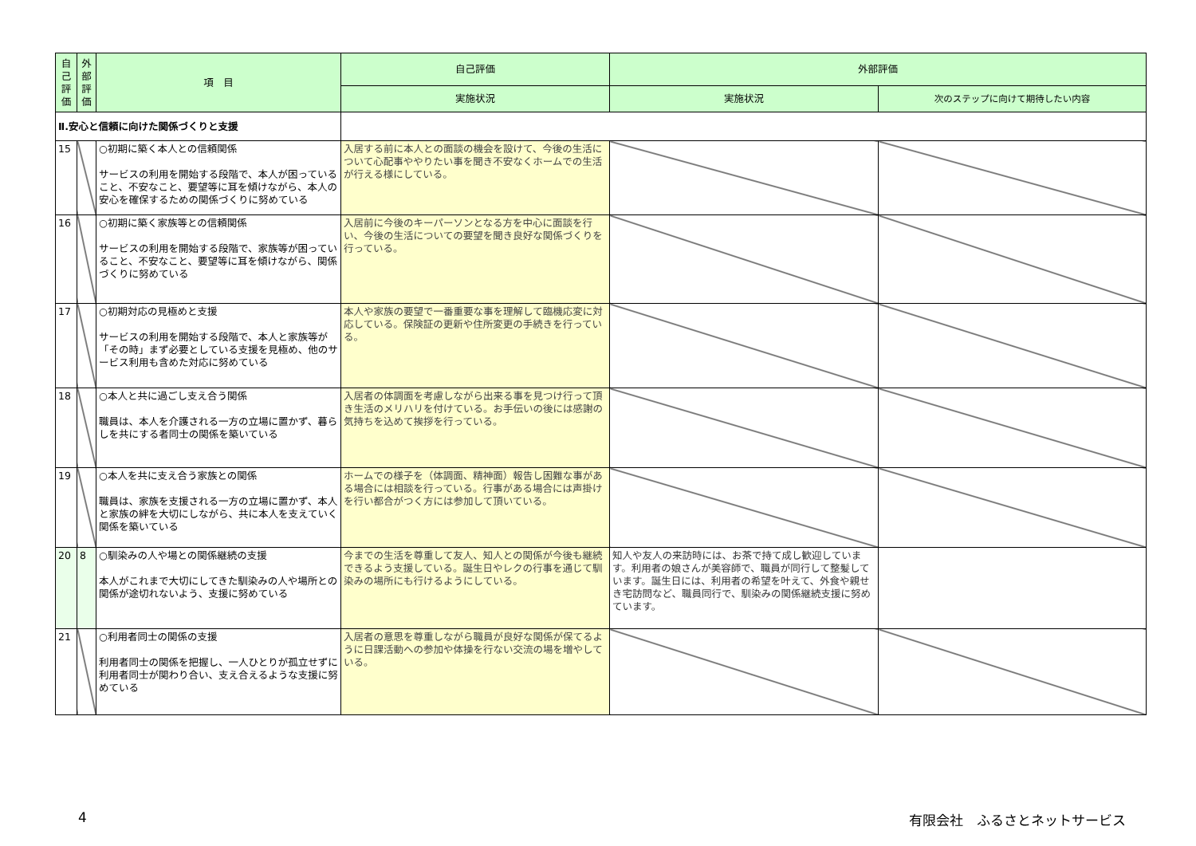| 自己評価 | 外部評価 | 項 目 | 自己評価 | 外部評価 | |
| --- | --- | --- | --- | --- | --- |
| | | | 実施状況 | 実施状況 | 次のステップに向けて期待したい内容 |
| Ⅱ.安心と信頼に向けた関係づくりと支援 | | | | | |
| 15 | | ○初期に築く本人との信頼関係 サービスの利用を開始する段階で、本人が困っていること、不安なこと、要望等に耳を傾けながら、本人の安心を確保するための関係づくりに努めている | 入居する前に本人との面談の機会を設けて、今後の生活について心配事ややりたい事を聞き不安なくホームでの生活が行える様にしている。 | | |
| 16 | | ○初期に築く家族等との信頼関係 サービスの利用を開始する段階で、家族等が困っていること、不安なこと、要望等に耳を傾けながら、関係づくりに努めている | 入居前に今後のキーパーソンとなる方を中心に面談を行い、今後の生活についての要望を聞き良好な関係づくりを行っている。 | | |
| 17 | | ○初期対応の見極めと支援 サービスの利用を開始する段階で、本人と家族等が「その時」まず必要としている支援を見極め、他のサービス利用も含めた対応に努めている | 本人や家族の要望で一番重要な事を理解して臨機応変に対応している。保険証の更新や住所変更の手続きを行っている。 | | |
| 18 | | ○本人と共に過ごし支え合う関係 職員は、本人を介護される一方の立場に置かず、暮らしを共にする者同士の関係を築いている | 入居者の体調面を考慮しながら出来る事を見つけ行って頂き生活のメリハリを付けている。お手伝いの後には感謝の気持ちを込めて挨拶を行っている。 | | |
| 19 | | ○本人を共に支え合う家族との関係 職員は、家族を支援される一方の立場に置かず、本人と家族の絆を大切にしながら、共に本人を支えていく関係を築いている | ホームでの様子を（体調面、精神面）報告し困難な事がある場合には相談を行っている。行事がある場合には声掛けを行い都合がつく方には参加して頂いている。 | | |
| 20 | 8 | ○馴染みの人や場との関係継続の支援 本人がこれまで大切にしてきた馴染みの人や場所との関係が途切れないよう、支援に努めている | 今までの生活を尊重して友人、知人との関係が今後も継続できるよう支援している。誕生日やレクの行事を通じて馴染みの場所にも行けるようにしている。 | 知人や友人の来訪時には、お茶で持て成し歓迎しています。利用者の娘さんが美容師で、職員が同行して整髪しています。誕生日には、利用者の希望を叶えて、外食や親せき宅訪問など、職員同行で、馴染みの関係継続支援に努めています。 | |
| 21 | | ○利用者同士の関係の支援 利用者同士の関係を把握し、一人ひとりが孤立せずに利用者同士が関わり合い、支え合えるような支援に努めている | 入居者の意思を尊重しながら職員が良好な関係が保てるように日課活動への参加や体操を行ない交流の場を増やしている。 | | |
4 有限会社　ふるさとネットサービス